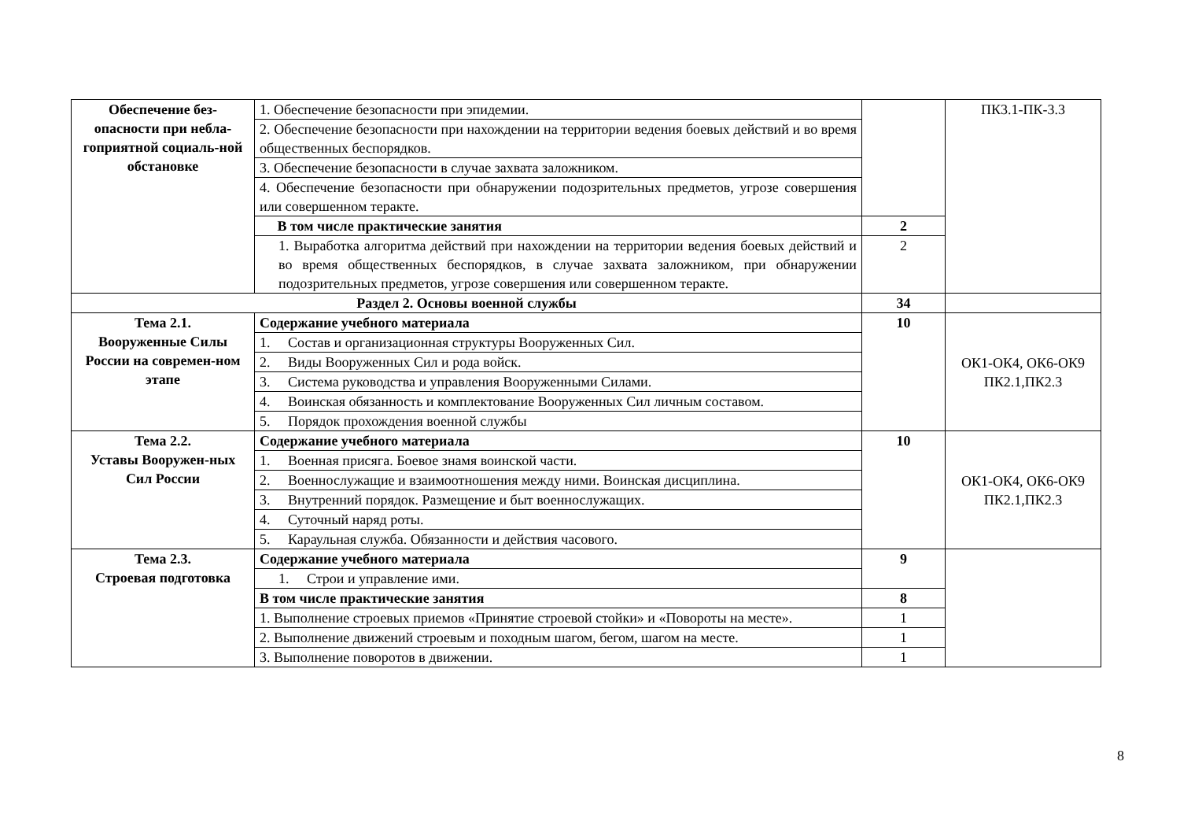| Обеспечение без-опасности при небла-гоприятной социаль-ной обстановке | 1. Обеспечение безопасности при эпидемии. | | ПК3.1-ПК-3.3 |
| | 2. Обеспечение безопасности при нахождении на территории ведения боевых действий и во время общественных беспорядков. | | |
| | 3. Обеспечение безопасности в случае захвата заложником. | | |
| | 4. Обеспечение безопасности при обнаружении подозрительных предметов, угрозе совершения или совершенном теракте. | | |
| | В том числе практические занятия | 2 | |
| | 1. Выработка алгоритма действий при нахождении на территории ведения боевых действий и во время общественных беспорядков, в случае захвата заложником, при обнаружении подозрительных предметов, угрозе совершения или совершенном теракте. | 2 | |
| Раздел 2. Основы военной службы | | 34 | |
| Тема 2.1. Вооруженные Силы России на современ-ном этапе | Содержание учебного материала | 10 | ОК1-ОК4, ОК6-ОК9 ПК2.1,ПК2.3 |
| | 1. Состав и организационная структуры Вооруженных Сил. | | |
| | 2. Виды Вооруженных Сил и рода войск. | | |
| | 3. Система руководства и управления Вооруженными Силами. | | |
| | 4. Воинская обязанность и комплектование Вооруженных Сил личным составом. | | |
| | 5. Порядок прохождения военной службы | | |
| Тема 2.2. Уставы Вооружен-ных Сил России | Содержание учебного материала | 10 | ОК1-ОК4, ОК6-ОК9 ПК2.1,ПК2.3 |
| | 1. Военная присяга. Боевое знамя воинской части. | | |
| | 2. Военнослужащие и взаимоотношения между ними. Воинская дисциплина. | | |
| | 3. Внутренний порядок. Размещение и быт военнослужащих. | | |
| | 4. Суточный наряд роты. | | |
| | 5. Караульная служба. Обязанности и действия часового. | | |
| Тема 2.3. Строевая подготовка | Содержание учебного материала | 9 | |
| | 1. Строи и управление ими. | | |
| | В том числе практические занятия | 8 | |
| | 1. Выполнение строевых приемов «Принятие строевой стойки» и «Повороты на месте». | 1 | |
| | 2. Выполнение движений строевым и походным шагом, бегом, шагом на месте. | 1 | |
| | 3. Выполнение поворотов в движении. | 1 | |
8